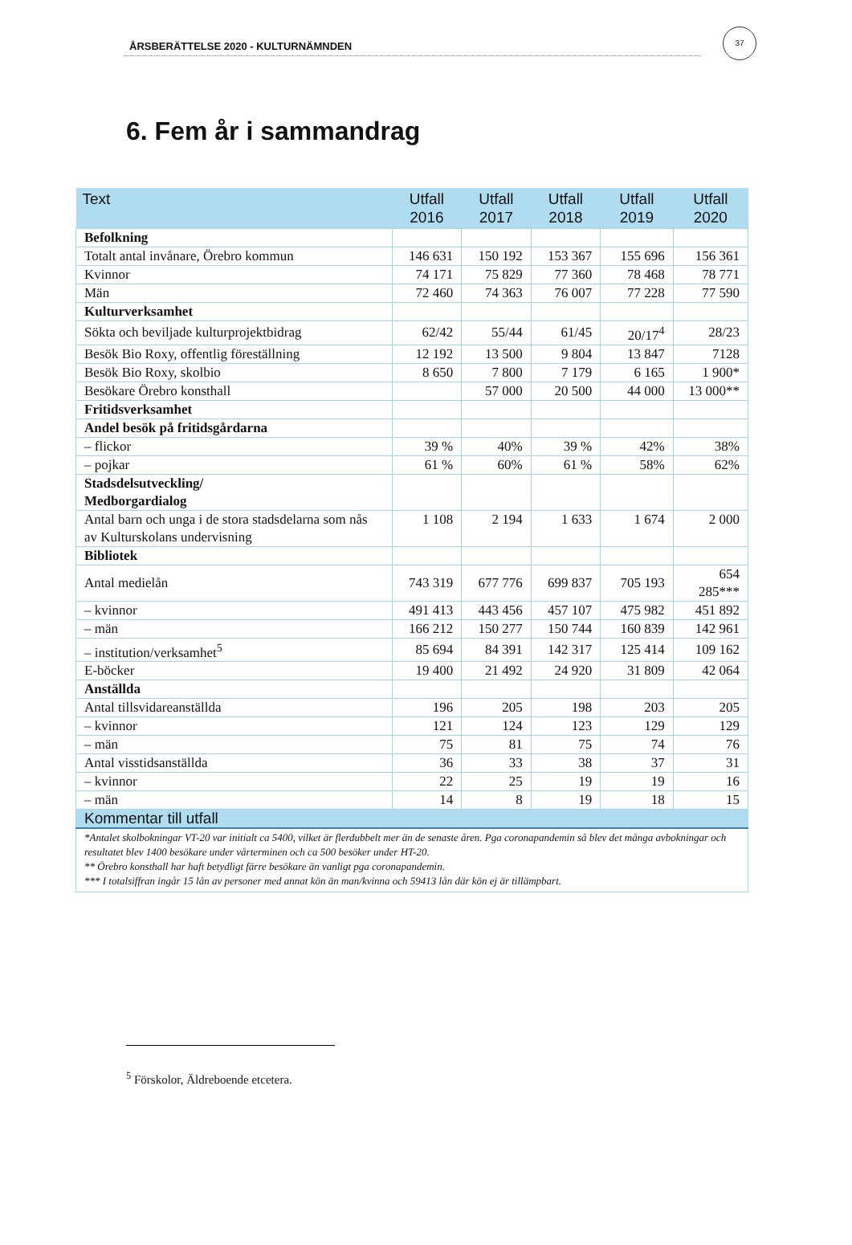ÅRSBERÄTTELSE 2020 - KULTURNÄMNDEN
37
6. Fem år i sammandrag
| Text | Utfall 2016 | Utfall 2017 | Utfall 2018 | Utfall 2019 | Utfall 2020 |
| --- | --- | --- | --- | --- | --- |
| Befolkning | | | | | |
| Totalt antal invånare, Örebro kommun | 146 631 | 150 192 | 153 367 | 155 696 | 156 361 |
| Kvinnor | 74 171 | 75 829 | 77 360 | 78 468 | 78 771 |
| Män | 72 460 | 74 363 | 76 007 | 77 228 | 77 590 |
| Kulturverksamhet | | | | | |
| Sökta och beviljade kulturprojektbidrag | 62/42 | 55/44 | 61/45 | 20/17<sup>4</sup> | 28/23 |
| Besök Bio Roxy, offentlig föreställning | 12 192 | 13 500 | 9 804 | 13 847 | 7128 |
| Besök Bio Roxy, skolbio | 8 650 | 7 800 | 7 179 | 6 165 | 1 900* |
| Besökare Örebro konsthall | | 57 000 | 20 500 | 44 000 | 13 000** |
| Fritidsverksamhet | | | | | |
| Andel besök på fritidsgårdarna | | | | | |
| – flickor | 39 % | 40% | 39 % | 42% | 38% |
| – pojkar | 61 % | 60% | 61 % | 58% | 62% |
| Stadsdelsutveckling/ Medborgardialog | | | | | |
| Antal barn och unga i de stora stadsdelarna som nås av Kulturskolans undervisning | 1 108 | 2 194 | 1 633 | 1 674 | 2 000 |
| Bibliotek | | | | | |
| Antal medielån | 743 319 | 677 776 | 699 837 | 705 193 | 654 285*** |
| – kvinnor | 491 413 | 443 456 | 457 107 | 475 982 | 451 892 |
| – män | 166 212 | 150 277 | 150 744 | 160 839 | 142 961 |
| – institution/verksamhet<sup>5</sup> | 85 694 | 84 391 | 142 317 | 125 414 | 109 162 |
| E-böcker | 19 400 | 21 492 | 24 920 | 31 809 | 42 064 |
| Anställda | | | | | |
| Antal tillsvidareanställda | 196 | 205 | 198 | 203 | 205 |
| – kvinnor | 121 | 124 | 123 | 129 | 129 |
| – män | 75 | 81 | 75 | 74 | 76 |
| Antal visstidsanställda | 36 | 33 | 38 | 37 | 31 |
| – kvinnor | 22 | 25 | 19 | 19 | 16 |
| – män | 14 | 8 | 19 | 18 | 15 |
| Kommentar till utfall | | | | | |
| *Antalet skolbokningar VT-20 var initialt ca 5400, vilket är flerdubbelt mer än de senaste åren. Pga coronapandemin så blev det många avbokningar och resultatet blev 1400 besökare under vårterminen och ca 500 besöker under HT-20. ** Örebro konsthall har haft betydligt färre besökare än vanligt pga coronapandemin. *** I totalsiffran ingår 15 lån av personer med annat kön än man/kvinna och 59413 lån där kön ej är tillämpbart. | | | | | |
<sup>5</sup> Förskolor, Äldreboende etcetera.